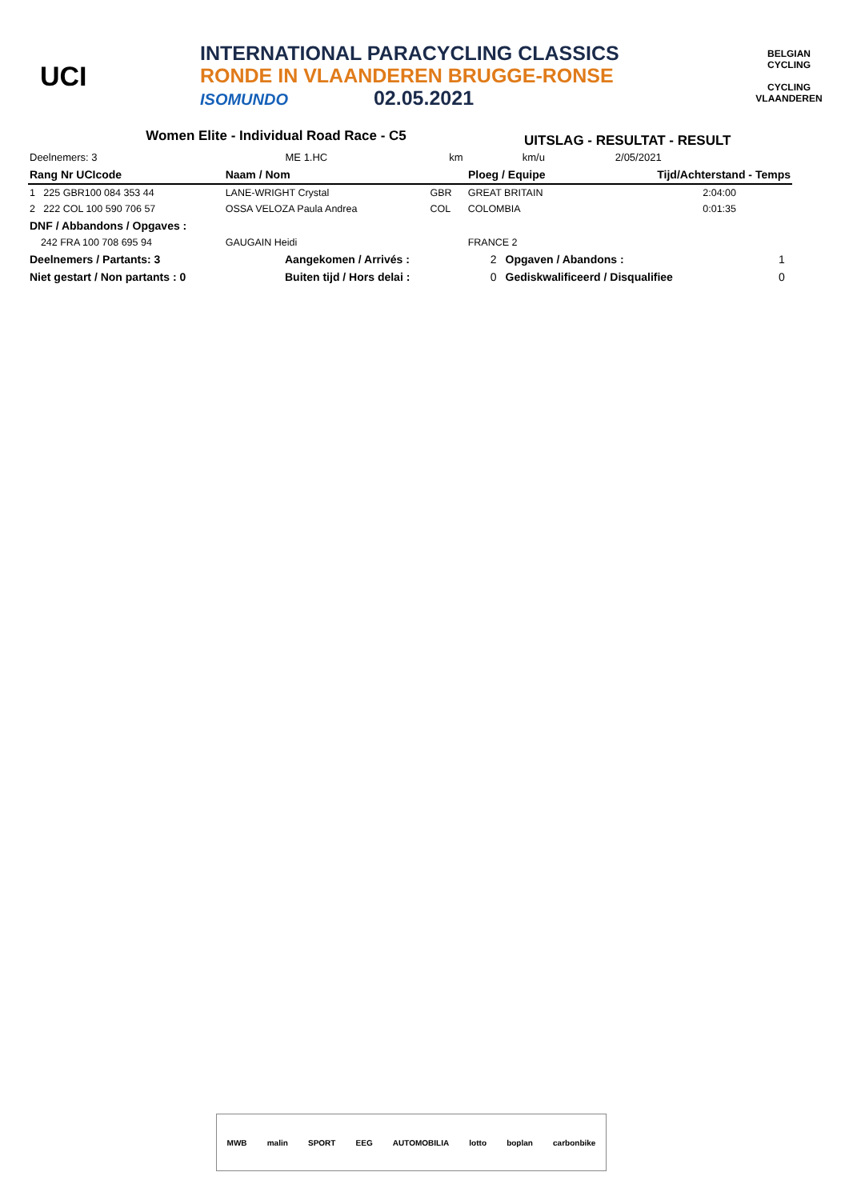UCI
INTERNATIONAL PARACYCLING CLASSICS
RONDE IN VLAANDEREN BRUGGE-RONSE
ISOMUNDO 02.05.2021
BELGIAN CYCLING
CYCLING VLAANDEREN
Women Elite - Individual Road Race - C5
UITSLAG - RESULTAT - RESULT
| Deelnemers: 3 | ME 1.HC | km | | km/u | 2/05/2021 |
| Rang Nr UCIcode | Naam / Nom | Ploeg / Equipe | | Tijd/Achterstand - Temps |
| --- | --- | --- | --- | --- |
| 1 225 GBR100 084 353 44 | LANE-WRIGHT Crystal | GBR | GREAT BRITAIN | 2:04:00 |
| 2 222 COL 100 590 706 57 | OSSA VELOZA Paula Andrea | COL | COLOMBIA | 0:01:35 |
| DNF / Abbandons / Opgaves : | | | | |
| 242 FRA 100 708 695 94 | GAUGAIN Heidi | | FRANCE 2 | |
| Deelnemers / Partants: 3 | Aangekomen / Arrivés : | 2 | Opgaven / Abandons : | 1 |
| Niet gestart / Non partants : 0 | Buiten tijd / Hors delai : | 0 | Gediskwalificeerd / Disqualifiee | 0 |
MWB malin SPORT EEG AUTOMOBILIA lotto boplan carbonbike